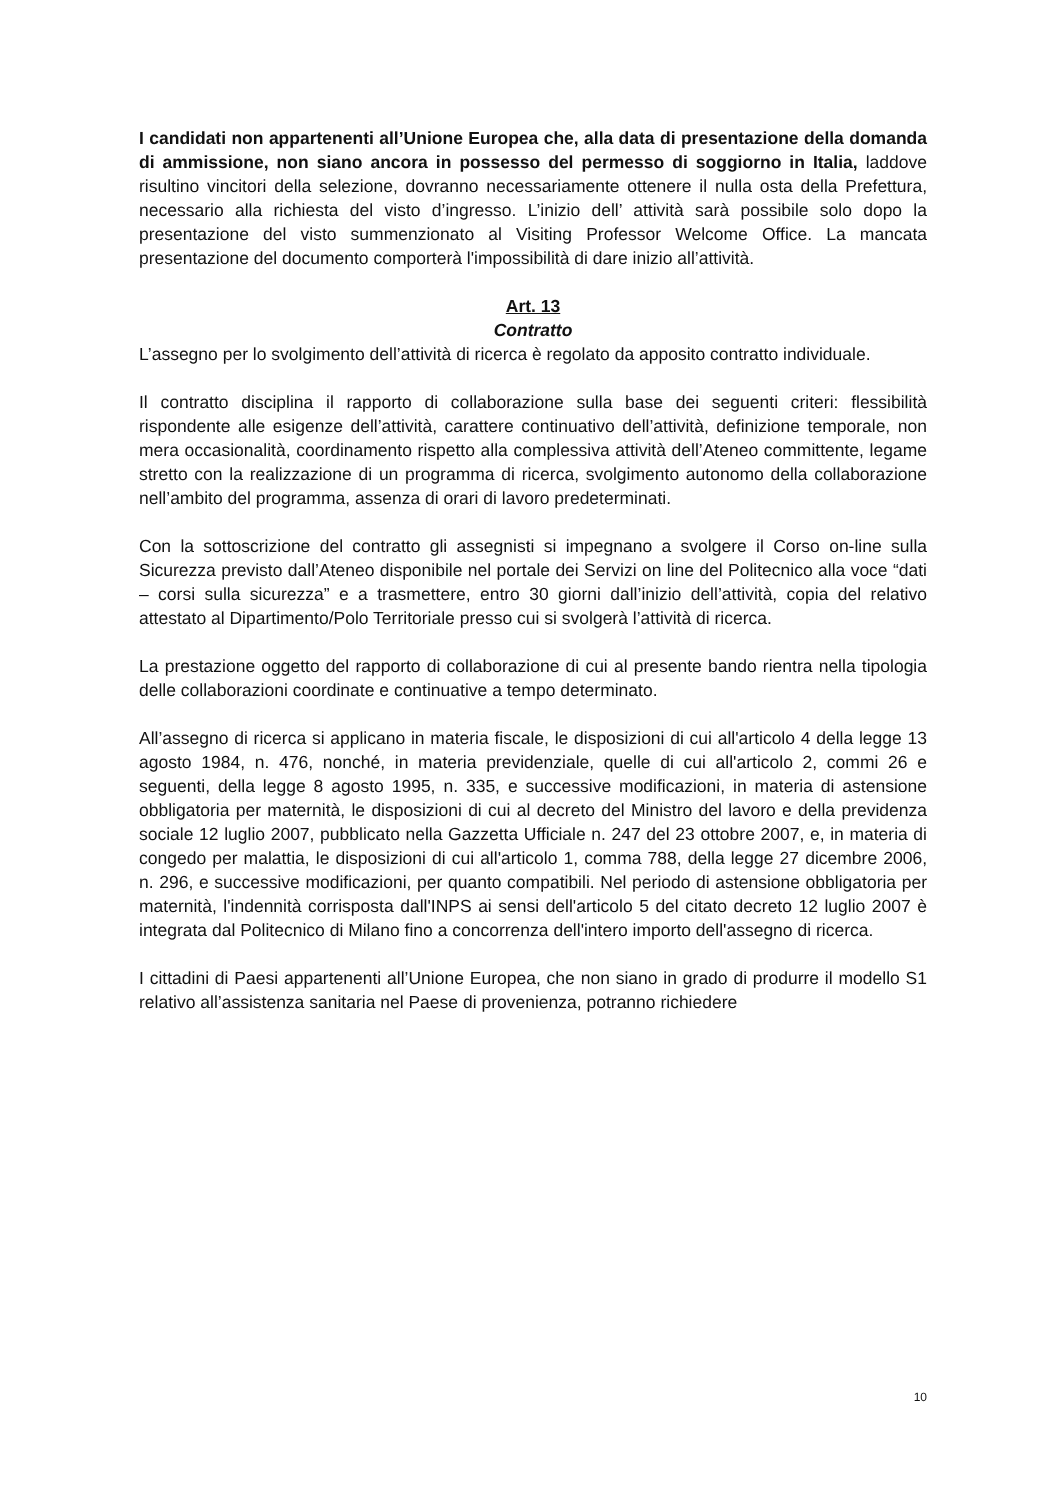I candidati non appartenenti all’Unione Europea che, alla data di presentazione della domanda di ammissione, non siano ancora in possesso del permesso di soggiorno in Italia, laddove risultino vincitori della selezione, dovranno necessariamente ottenere il nulla osta della Prefettura, necessario alla richiesta del visto d’ingresso. L’inizio dell’ attività sarà possibile solo dopo la presentazione del visto summenzionato al Visiting Professor Welcome Office. La mancata presentazione del documento comporterà l'impossibilità di dare inizio all’attività.
Art. 13
Contratto
L’assegno per lo svolgimento dell’attività di ricerca è regolato da apposito contratto individuale.
Il contratto disciplina il rapporto di collaborazione sulla base dei seguenti criteri: flessibilità rispondente alle esigenze dell’attività, carattere continuativo dell’attività, definizione temporale, non mera occasionalità, coordinamento rispetto alla complessiva attività dell’Ateneo committente, legame stretto con la realizzazione di un programma di ricerca, svolgimento autonomo della collaborazione nell’ambito del programma, assenza di orari di lavoro predeterminati.
Con la sottoscrizione del contratto gli assegnisti si impegnano a svolgere il Corso on-line sulla Sicurezza previsto dall’Ateneo disponibile nel portale dei Servizi on line del Politecnico alla voce “dati – corsi sulla sicurezza” e a trasmettere, entro 30 giorni dall’inizio dell’attività, copia del relativo attestato al Dipartimento/Polo Territoriale presso cui si svolgerà l’attività di ricerca.
La prestazione oggetto del rapporto di collaborazione di cui al presente bando rientra nella tipologia delle collaborazioni coordinate e continuative a tempo determinato.
All’assegno di ricerca si applicano in materia fiscale, le disposizioni di cui all'articolo 4 della legge 13 agosto 1984, n. 476, nonché, in materia previdenziale, quelle di cui all'articolo 2, commi 26 e seguenti, della legge 8 agosto 1995, n. 335, e successive modificazioni, in materia di astensione obbligatoria per maternità, le disposizioni di cui al decreto del Ministro del lavoro e della previdenza sociale 12 luglio 2007, pubblicato nella Gazzetta Ufficiale n. 247 del 23 ottobre 2007, e, in materia di congedo per malattia, le disposizioni di cui all'articolo 1, comma 788, della legge 27 dicembre 2006, n. 296, e successive modificazioni, per quanto compatibili. Nel periodo di astensione obbligatoria per maternità, l'indennità corrisposta dall'INPS ai sensi dell'articolo 5 del citato decreto 12 luglio 2007 è integrata dal Politecnico di Milano fino a concorrenza dell'intero importo dell'assegno di ricerca.
I cittadini di Paesi appartenenti all’Unione Europea, che non siano in grado di produrre il modello S1 relativo all’assistenza sanitaria nel Paese di provenienza, potranno richiedere
10